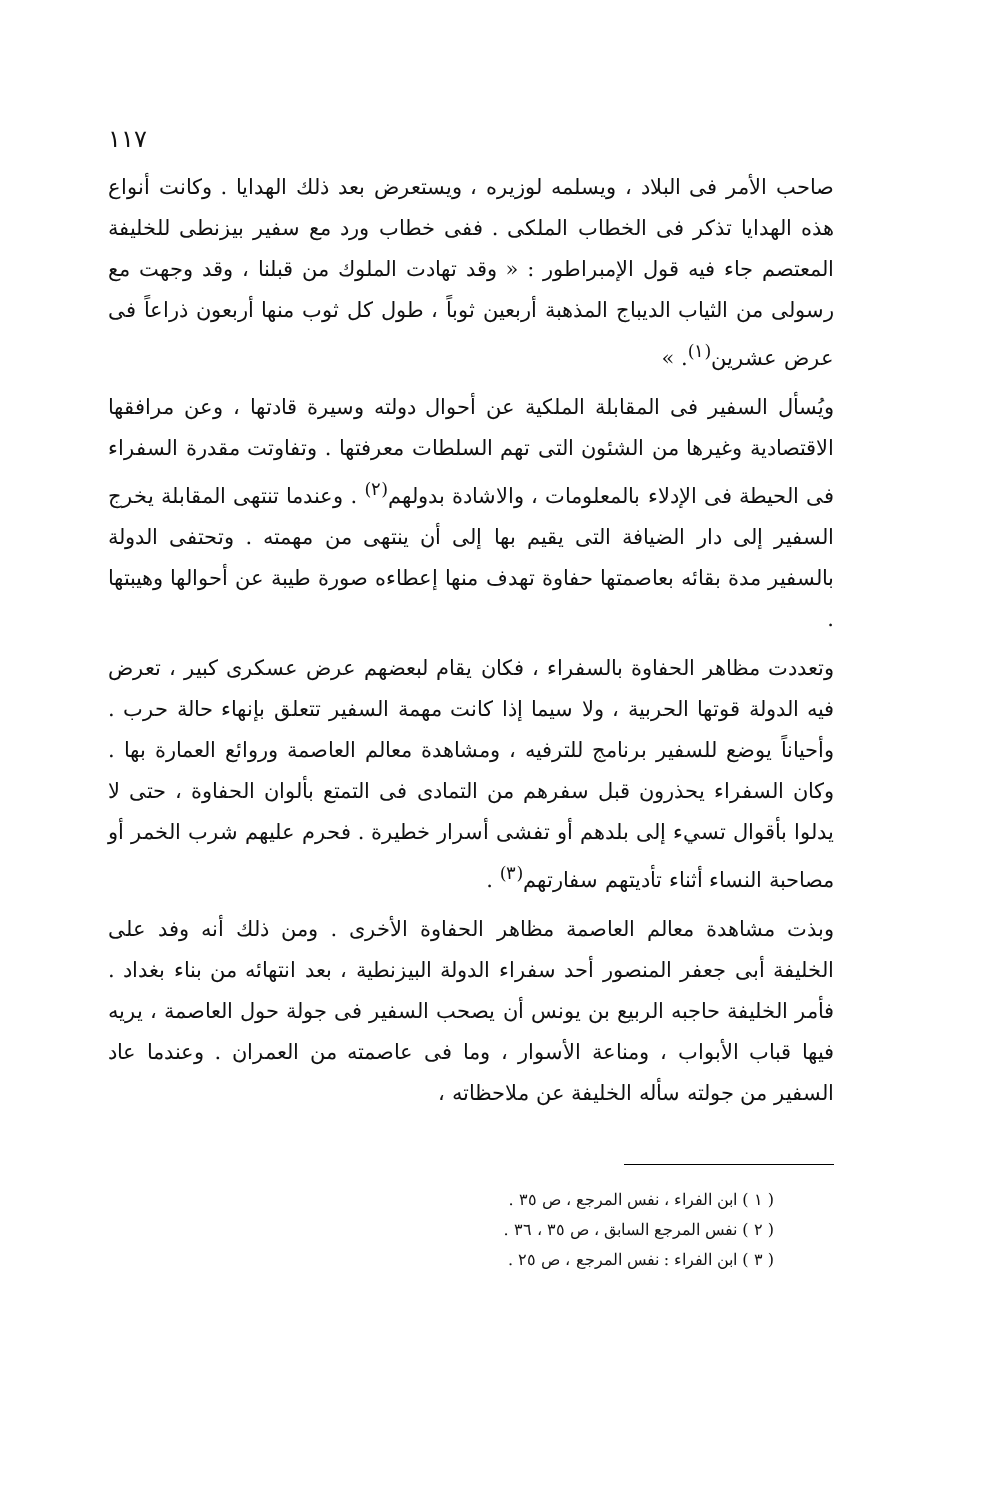١١٧
صاحب الأمر فى البلاد ، ويسلمه لوزيره ، ويستعرض بعد ذلك الهدايا . وكانت أنواع هذه الهدايا تذكر فى الخطاب الملكى . ففى خطاب ورد مع سفير بيزنطى للخليفة المعتصم جاء فيه قول الإمبراطور : « وقد تهادت الملوك من قبلنا ، وقد وجهت مع رسولى من الثياب الديباج المذهبة أربعين ثوباً ، طول كل ثوب منها أربعون ذراعاً فى عرض عشرين<sup>(١)</sup>. »
ويُسأل السفير فى المقابلة الملكية عن أحوال دولته وسيرة قادتها ، وعن مرافقها الاقتصادية وغيرها من الشئون التى تهم السلطات معرفتها . وتفاوتت مقدرة السفراء فى الحيطة فى الإدلاء بالمعلومات ، والاشادة بدولهم<sup>(٢)</sup> . وعندما تنتهى المقابلة يخرج السفير إلى دار الضيافة التى يقيم بها إلى أن ينتهى من مهمته . وتحتفى الدولة بالسفير مدة بقائه بعاصمتها حفاوة تهدف منها إعطاءه صورة طيبة عن أحوالها وهيبتها .
وتعددت مظاهر الحفاوة بالسفراء ، فكان يقام لبعضهم عرض عسكرى كبير ، تعرض فيه الدولة قوتها الحربية ، ولا سيما إذا كانت مهمة السفير تتعلق بإنهاء حالة حرب . وأحياناً يوضع للسفير برنامج للترفيه ، ومشاهدة معالم العاصمة وروائع العمارة بها . وكان السفراء يحذرون قبل سفرهم من التمادى فى التمتع بألوان الحفاوة ، حتى لا يدلوا بأقوال تسيء إلى بلدهم أو تفشى أسرار خطيرة . فحرم عليهم شرب الخمر أو مصاحبة النساء أثناء تأديتهم سفارتهم<sup>(٣)</sup> .
وبذت مشاهدة معالم العاصمة مظاهر الحفاوة الأخرى . ومن ذلك أنه وفد على الخليفة أبى جعفر المنصور أحد سفراء الدولة البيزنطية ، بعد انتهائه من بناء بغداد . فأمر الخليفة حاجبه الربيع بن يونس أن يصحب السفير فى جولة حول العاصمة ، يريه فيها قباب الأبواب ، ومناعة الأسوار ، وما فى عاصمته من العمران . وعندما عاد السفير من جولته سأله الخليفة عن ملاحظاته ،
( ١ ) ابن الفراء ، نفس المرجع ، ص ٣٥ .
( ٢ ) نفس المرجع السابق ، ص ٣٥ ، ٣٦ .
( ٣ ) ابن الفراء : نفس المرجع ، ص ٢٥ .